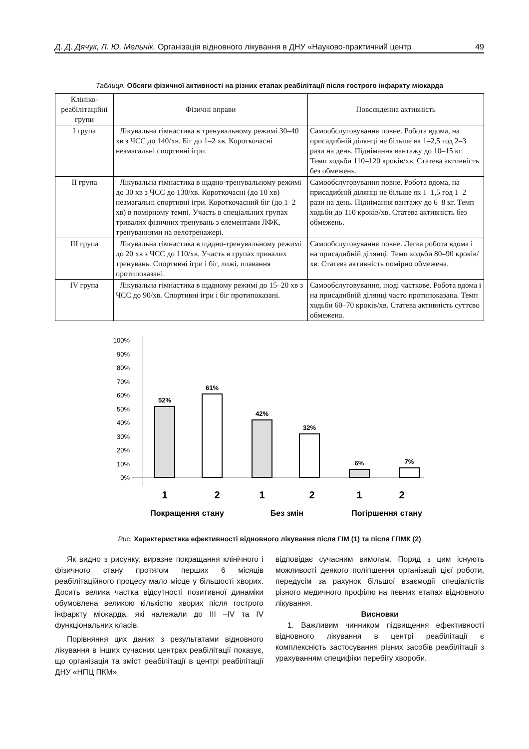Д. Д. Дячук, Л. Ю. Мельнік. Організація відновного лікування в ДНУ «Науково-практичний центр 49
Таблиця. Обсяги фізичної активності на різних етапах реабілітації після гострого інфаркту міокарда
| Клініко-реабілітаційні групи | Фізичні вправи | Повсякденна активність |
| --- | --- | --- |
| I група | Лікувальна гімнастика в тренувальному режимі 30–40 хв з ЧСС до 140/хв. Біг до 1–2 хв. Короткочасні незмагальні спортивні ігри. | Самообслуговування повне. Робота вдома, на присадибній ділянці не більше як 1–2,5 год 2–3 рази на день. Піднімання вантажу до 10–15 кг. Темп ходьби 110–120 кроків/хв. Статева активність без обмежень. |
| II група | Лікувальна гімнастика в щадно-тренувальному режимі до 30 хв з ЧСС до 130/хв. Короткочасні (до 10 хв) незмагальні спортивні ігри. Короткочасний біг (до 1–2 хв) в помірному темпі. Участь в спеціальних групах тривалих фізичних тренувань з елементами ЛФК, тренуваннями на велотренажері. | Самообслуговування повне. Робота вдома, на присадибній ділянці не більше як 1–1,5 год 1–2 рази на день. Піднімання вантажу до 6–8 кг. Темп ходьби до 110 кроків/хв. Статева активність без обмежень. |
| III група | Лікувальна гімнастика в щадно-тренувальному режимі до 20 хв з ЧСС до 110/хв. Участь в групах тривалих тренувань. Спортивні ігри і біг, лижі, плавання протипоказані. | Самообслуговування повне. Легка робота вдома і на присадибній ділянці. Темп ходьби 80–90 кроків/хв. Статева активність помірно обмежена. |
| IV група | Лікувальна гімнастика в щадному режимі до 15–20 хв з ЧСС до 90/хв. Спортивні ігри і біг протипоказані. | Самообслуговування, іноді часткове. Робота вдома і на присадибній ділянці часто протипоказана. Темп ходьби 60–70 кроків/хв. Статева активність суттєво обмежена. |
100%
90%
80%
70%
60%
50%
40%
30%
20%
10%
0%
52%
61%
42%
32%
6%
7%
1
2
1
2
1
2
Покращення стану
Без змін
Погіршення стану
Рис. Характеристика ефективності відновного лікування після ГІМ (1) та після ГПМК (2)
Як видно з рисунку, виразне покращання клінічного і фізичного стану протягом перших 6 місяців реабілітаційного процесу мало місце у більшості хворих. Досить велика частка відсутності позитивної динаміки обумовлена великою кількістю хворих після гострого інфаркту міокарда, які належали до III –IV та IV функціональних класів.
Порівняння цих даних з результатами відновного лікування в інших сучасних центрах реабілітації показує, що організація та зміст реабілітації в центрі реабілітації ДНУ «НПЦ ПКМ»
відповідає сучасним вимогам. Поряд з цим існують можливості деякого поліпшення організації цієї роботи, передусім за рахунок більшої взаємодії спеціалістів різного медичного профілю на певних етапах відновного лікування.
Висновки
1. Важливим чинником підвищення ефективності відновного лікування в центрі реабілітації є комплексність застосування різних засобів реабілітації з урахуванням специфіки перебігу хвороби.